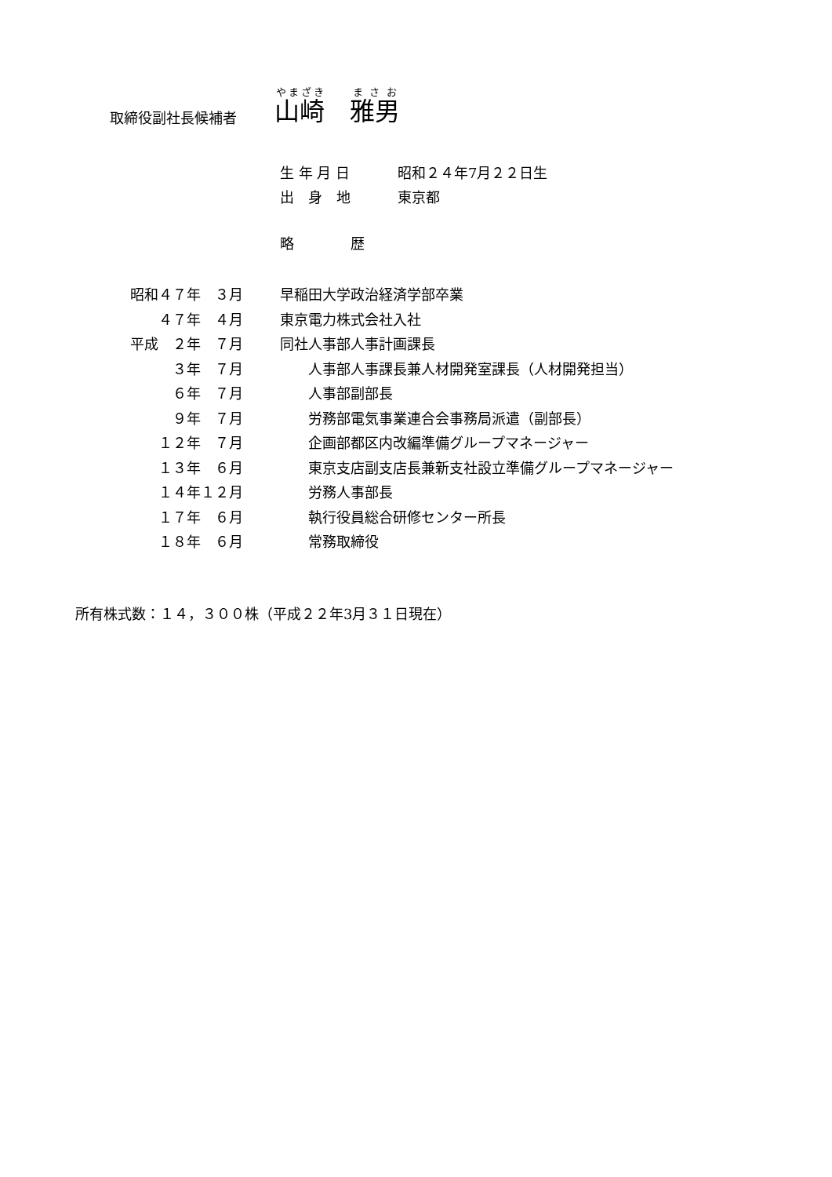取締役副社長候補者 山崎　雅男
生 年 月 日 昭和２４年7月２２日生
出　身　地 東京都
略　　　　歴
昭和４７年　３月 早稲田大学政治経済学部卒業
　　４７年　４月 東京電力株式会社入社
平成　２年　７月 同社人事部人事計画課長
　　　３年　７月　　人事部人事課長兼人材開発室課長（人材開発担当）
　　　６年　７月　　人事部副部長
　　　９年　７月　　労務部電気事業連合会事務局派遣（副部長）
　　１２年　７月　　企画部都区内改編準備グループマネージャー
　　１３年　６月　　東京支店副支店長兼新支社設立準備グループマネージャー
　　１４年１２月　　労務人事部長
　　１７年　６月　　執行役員総合研修センター所長
　　１８年　６月　　常務取締役
所有株式数：１４，３００株（平成２２年3月３１日現在）